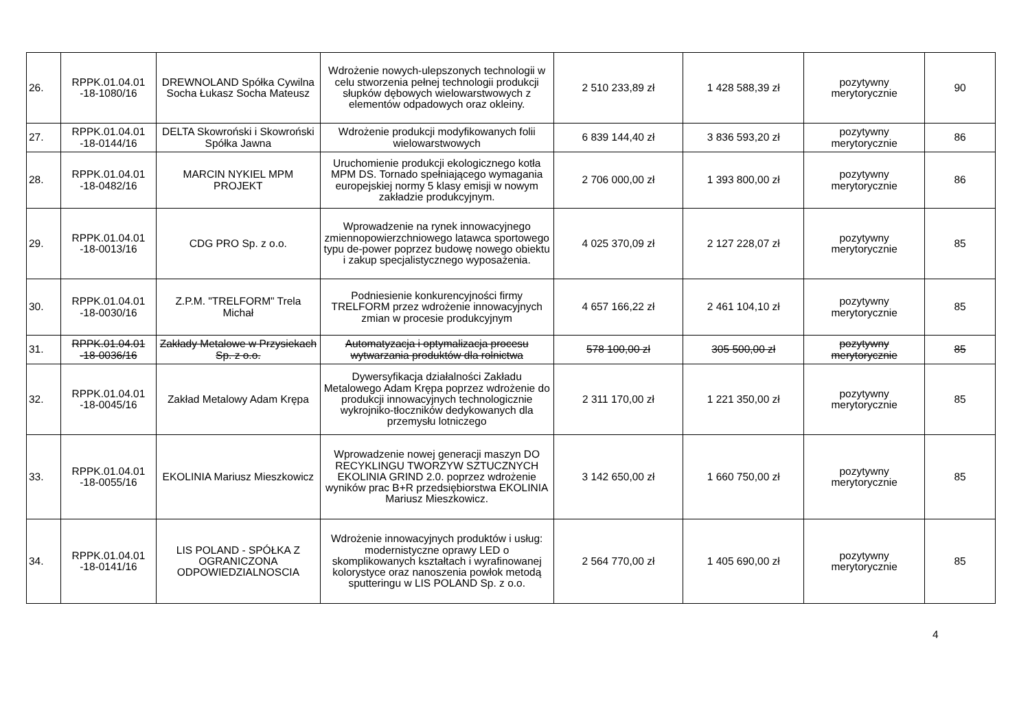| 26. | RPPK.01.04.01 -18-1080/16 | DREWNOLAND Spółka Cywilna Socha Łukasz Socha Mateusz | Wdrożenie nowych-ulepszonych technologii w celu stworzenia pełnej technologii produkcji słupków dębowych wielowarstwowych z elementów odpadowych oraz okleiny. | 2 510 233,89 zł | 1 428 588,39 zł | pozytywny merytorycznie | 90 |
| 27. | RPPK.01.04.01 -18-0144/16 | DELTA Skowroński i Skowroński Spółka Jawna | Wdrożenie produkcji modyfikowanych folii wielowarstwowych | 6 839 144,40 zł | 3 836 593,20 zł | pozytywny merytorycznie | 86 |
| 28. | RPPK.01.04.01 -18-0482/16 | MARCIN NYKIEL MPM PROJEKT | Uruchomienie produkcji ekologicznego kotła MPM DS. Tornado spełniającego wymagania europejskiej normy 5 klasy emisji w nowym zakładzie produkcyjnym. | 2 706 000,00 zł | 1 393 800,00 zł | pozytywny merytorycznie | 86 |
| 29. | RPPK.01.04.01 -18-0013/16 | CDG PRO Sp. z o.o. | Wprowadzenie na rynek innowacyjnego zmiennopowierzchniowego latawca sportowego typu de-power poprzez budowę nowego obiektu i zakup specjalistycznego wyposażenia. | 4 025 370,09 zł | 2 127 228,07 zł | pozytywny merytorycznie | 85 |
| 30. | RPPK.01.04.01 -18-0030/16 | Z.P.M. "TRELFORM" Trela Michał | Podniesienie konkurencyjności firmy TRELFORM przez wdrożenie innowacyjnych zmian w procesie produkcyjnym | 4 657 166,22 zł | 2 461 104,10 zł | pozytywny merytorycznie | 85 |
| 31. | RPPK.01.04.01 -18-0036/16 | Zakłady Metalowe w Przysiekach Sp. z o.o. | Automatyzacja i optymalizacja procesu wytwarzania produktów dla rolnictwa | 578 100,00 zł | 305 500,00 zł | pozytywny merytorycznie | 85 |
| 32. | RPPK.01.04.01 -18-0045/16 | Zakład Metalowy Adam Krępa | Dywersyfikacja działalności Zakładu Metalowego Adam Krępa poprzez wdrożenie do produkcji innowacyjnych technologicznie wykrojniko-tłoczników dedykowanych dla przemysłu lotniczego | 2 311 170,00 zł | 1 221 350,00 zł | pozytywny merytorycznie | 85 |
| 33. | RPPK.01.04.01 -18-0055/16 | EKOLINIA Mariusz Mieszkowicz | Wprowadzenie nowej generacji maszyn DO RECYKLINGU TWORZYW SZTUCZNYCH EKOLINIA GRIND 2.0. poprzez wdrożenie wyników prac B+R przedsiębiorstwa EKOLINIA Mariusz Mieszkowicz. | 3 142 650,00 zł | 1 660 750,00 zł | pozytywny merytorycznie | 85 |
| 34. | RPPK.01.04.01 -18-0141/16 | LIS POLAND - SPÓŁKA Z OGRANICZONA ODPOWIEDZIALNOSCIA | Wdrożenie innowacyjnych produktów i usług: modernistyczne oprawy LED o skomplikowanych kształtach i wyrafinowanej kolorystyce oraz nanoszenia powłok metodą sputteringu w LIS POLAND Sp. z o.o. | 2 564 770,00 zł | 1 405 690,00 zł | pozytywny merytorycznie | 85 |
4